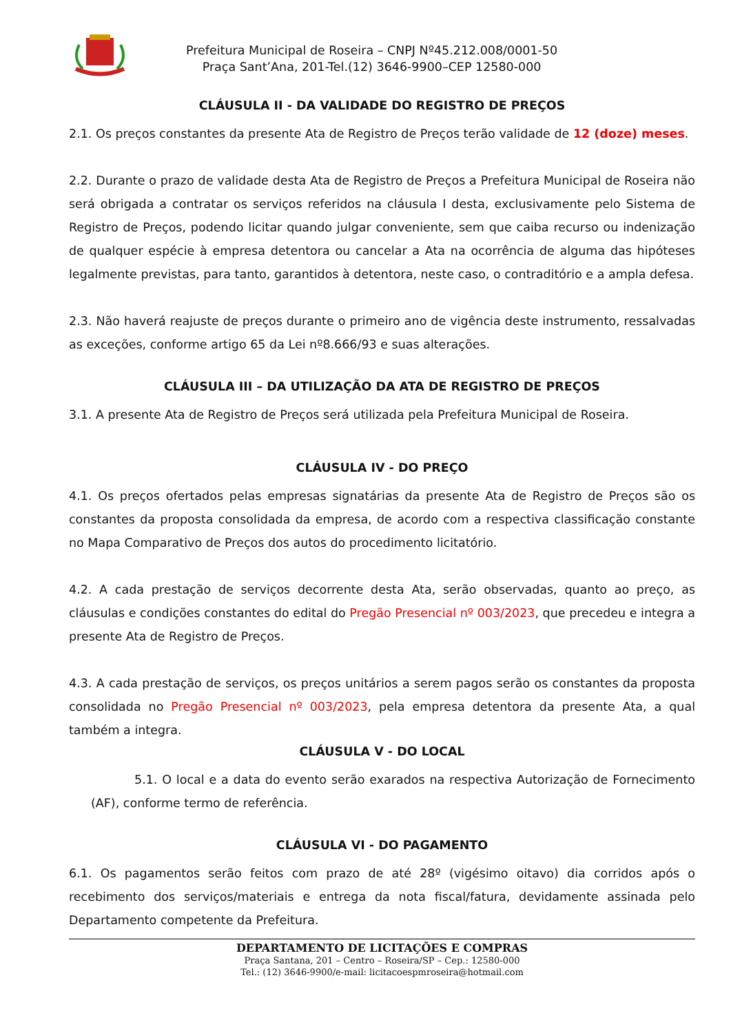Prefeitura Municipal de Roseira – CNPJ Nº45.212.008/0001-50
Praça Sant’Ana, 201-Tel.(12) 3646-9900–CEP 12580-000
CLÁUSULA II - DA VALIDADE DO REGISTRO DE PREÇOS
2.1. Os preços constantes da presente Ata de Registro de Preços terão validade de 12 (doze) meses.
2.2. Durante o prazo de validade desta Ata de Registro de Preços a Prefeitura Municipal de Roseira não será obrigada a contratar os serviços referidos na cláusula I desta, exclusivamente pelo Sistema de Registro de Preços, podendo licitar quando julgar conveniente, sem que caiba recurso ou indenização de qualquer espécie à empresa detentora ou cancelar a Ata na ocorrência de alguma das hipóteses legalmente previstas, para tanto, garantidos à detentora, neste caso, o contraditório e a ampla defesa.
2.3. Não haverá reajuste de preços durante o primeiro ano de vigência deste instrumento, ressalvadas as exceções, conforme artigo 65 da Lei nº8.666/93 e suas alterações.
CLÁUSULA III – DA UTILIZAÇÃO DA ATA DE REGISTRO DE PREÇOS
3.1. A presente Ata de Registro de Preços será utilizada pela Prefeitura Municipal de Roseira.
CLÁUSULA IV - DO PREÇO
4.1. Os preços ofertados pelas empresas signatárias da presente Ata de Registro de Preços são os constantes da proposta consolidada da empresa, de acordo com a respectiva classificação constante no Mapa Comparativo de Preços dos autos do procedimento licitatório.
4.2. A cada prestação de serviços decorrente desta Ata, serão observadas, quanto ao preço, as cláusulas e condições constantes do edital do Pregão Presencial nº 003/2023, que precedeu e integra a presente Ata de Registro de Preços.
4.3. A cada prestação de serviços, os preços unitários a serem pagos serão os constantes da proposta consolidada no Pregão Presencial nº 003/2023, pela empresa detentora da presente Ata, a qual também a integra.
CLÁUSULA V - DO LOCAL
5.1. O local e a data do evento serão exarados na respectiva Autorização de Fornecimento (AF), conforme termo de referência.
CLÁUSULA VI - DO PAGAMENTO
6.1. Os pagamentos serão feitos com prazo de até 28º (vigésimo oitavo) dia corridos após o recebimento dos serviços/materiais e entrega da nota fiscal/fatura, devidamente assinada pelo Departamento competente da Prefeitura.
DEPARTAMENTO DE LICITAÇÕES E COMPRAS
Praça Santana, 201 – Centro – Roseira/SP – Cep.: 12580-000
Tel.: (12) 3646-9900/e-mail: licitacoespmroseira@hotmail.com